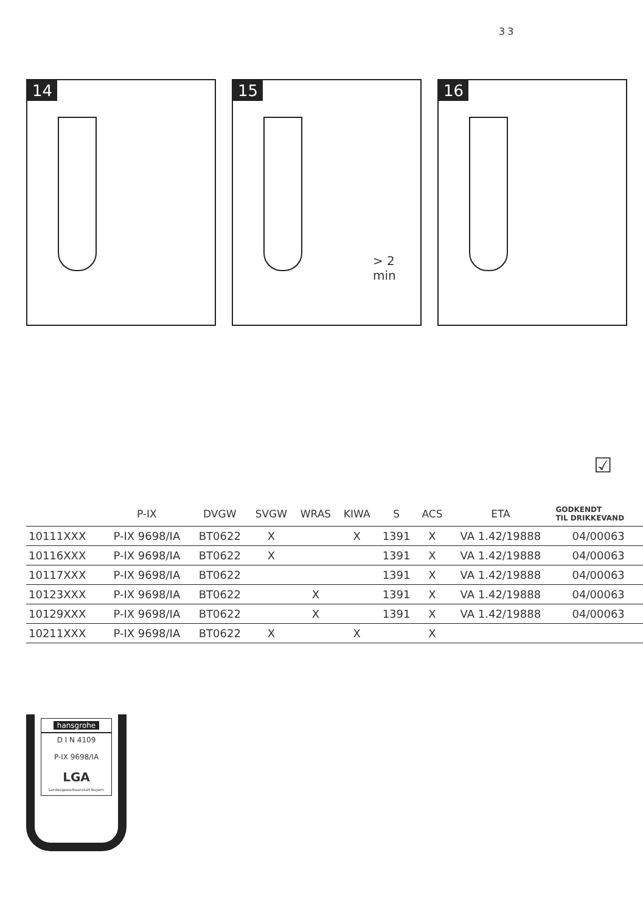33
14
15
> 2 min
16
☑
| | P-IX | DVGW | SVGW | WRAS | KIWA | S | ACS | ETA | GODKENDT TIL DRIKKEVAND |
| --- | --- | --- | --- | --- | --- | --- | --- | --- | --- |
| 10111XXX | P-IX 9698/IA | BT0622 | X | | X | 1391 | X | VA 1.42/19888 | 04/00063 |
| 10116XXX | P-IX 9698/IA | BT0622 | X | | | 1391 | X | VA 1.42/19888 | 04/00063 |
| 10117XXX | P-IX 9698/IA | BT0622 | | | | 1391 | X | VA 1.42/19888 | 04/00063 |
| 10123XXX | P-IX 9698/IA | BT0622 | | X | | 1391 | X | VA 1.42/19888 | 04/00063 |
| 10129XXX | P-IX 9698/IA | BT0622 | | X | | 1391 | X | VA 1.42/19888 | 04/00063 |
| 10211XXX | P-IX 9698/IA | BT0622 | X | | X | | X | | |
hansgrohe
D I N 4109
P-IX 9698/IA
LGA
Landesgewerbeanstalt Bayern